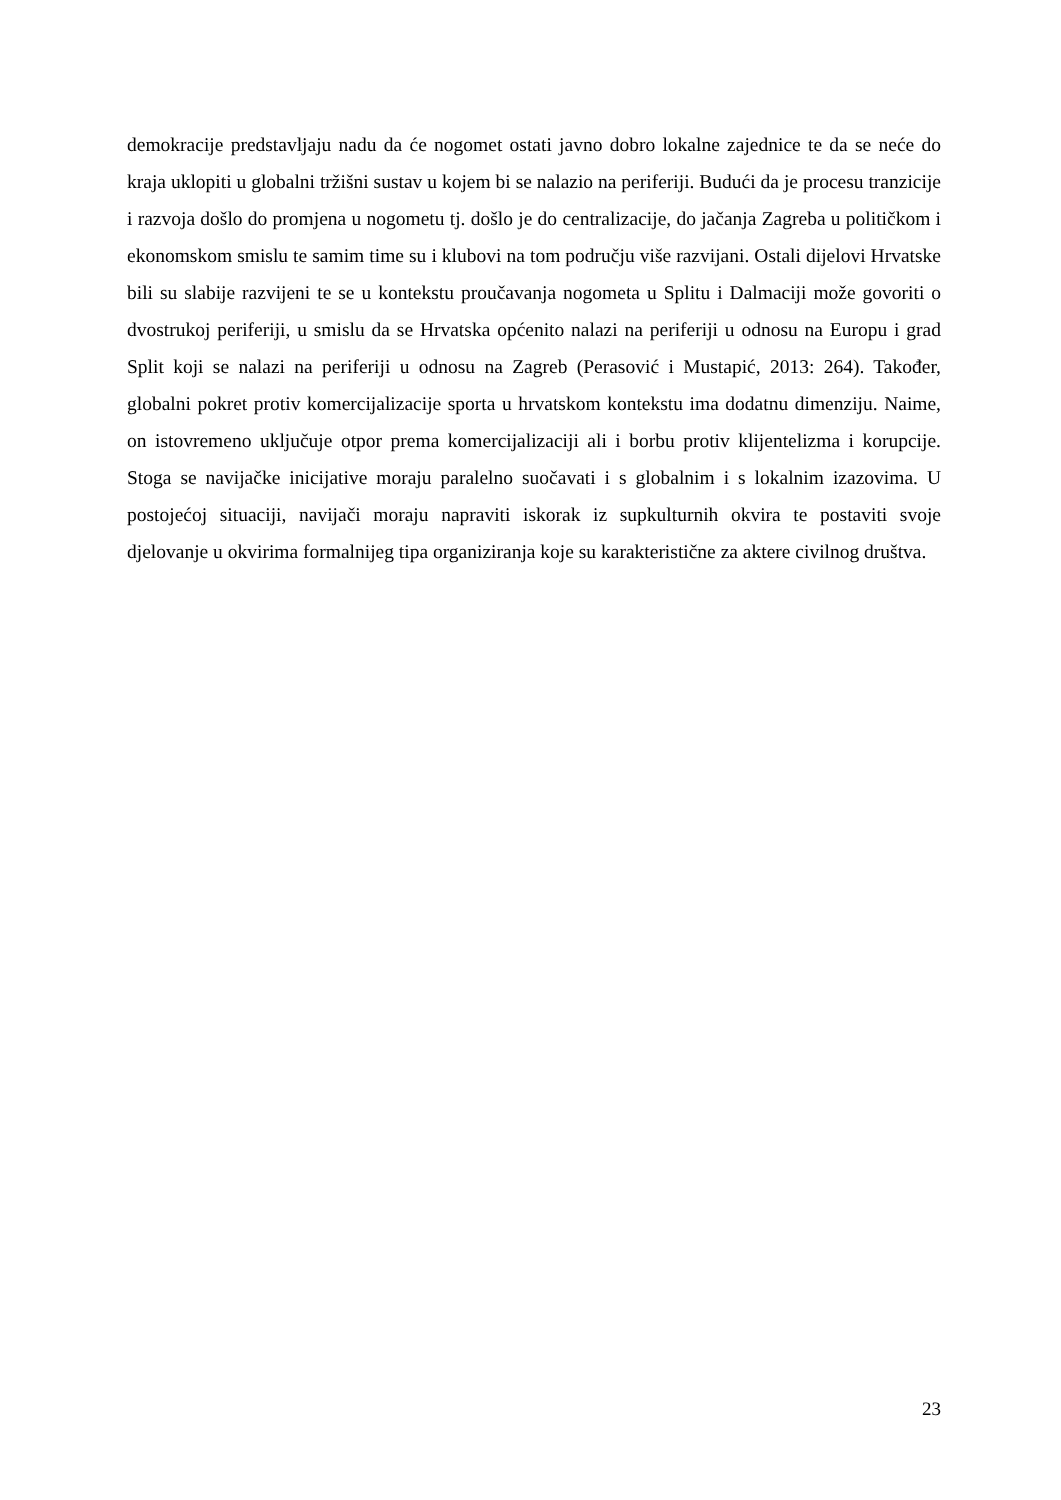demokracije predstavljaju nadu da će nogomet ostati javno dobro lokalne zajednice te da se neće do kraja uklopiti u globalni tržišni sustav u kojem bi se nalazio na periferiji. Budući da je procesu tranzicije i razvoja došlo do promjena u nogometu tj. došlo je do centralizacije, do jačanja Zagreba u političkom i ekonomskom smislu te samim time su i klubovi na tom području više razvijani. Ostali dijelovi Hrvatske bili su slabije razvijeni te se u kontekstu proučavanja nogometa u Splitu i Dalmaciji može govoriti o dvostrukoj periferiji, u smislu da se Hrvatska općenito nalazi na periferiji u odnosu na Europu i grad Split koji se nalazi na periferiji u odnosu na Zagreb (Perasović i Mustapić, 2013: 264). Također, globalni pokret protiv komercijalizacije sporta u hrvatskom kontekstu ima dodatnu dimenziju. Naime, on istovremeno uključuje otpor prema komercijalizaciji ali i borbu protiv klijentelizma i korupcije. Stoga se navijačke inicijative moraju paralelno suočavati i s globalnim i s lokalnim izazovima. U postojećoj situaciji, navijači moraju napraviti iskorak iz supkulturnih okvira te postaviti svoje djelovanje u okvirima formalnijeg tipa organiziranja koje su karakteristične za aktere civilnog društva.
23